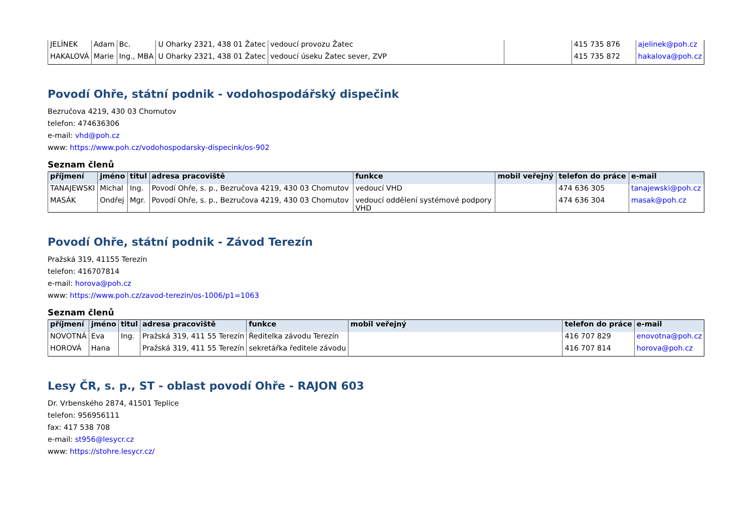| JELÍNEK | Adam | Bc. | U Oharky 2321, 438 01 Žatec | vedoucí provozu Žatec | | 415 735 876 | ajelinek@poh.cz |
| HAKALOVÁ | Marie | Ing., MBA | U Oharky 2321, 438 01 Žatec | vedoucí úseku Žatec sever, ZVP | | 415 735 872 | hakalova@poh.cz |
Povodí Ohře, státní podnik - vodohospodářský dispečink
Bezručova 4219, 430 03 Chomutov
telefon: 474636306
e-mail: vhd@poh.cz
www: https://www.poh.cz/vodohospodarsky-dispecink/os-902
Seznam členů
| příjmení | jméno | titul | adresa pracoviště | funkce | mobil veřejný | telefon do práce | e-mail |
| --- | --- | --- | --- | --- | --- | --- | --- |
| TANAJEWSKI | Michal | Ing. | Povodí Ohře, s. p., Bezručova 4219, 430 03 Chomutov | vedoucí VHD | | 474 636 305 | tanajewski@poh.cz |
| MASÁK | Ondřej | Mgr. | Povodí Ohře, s. p., Bezručova 4219, 430 03 Chomutov | vedoucí oddělení systémové podpory VHD | | 474 636 304 | masak@poh.cz |
Povodí Ohře, státní podnik - Závod Terezín
Pražská 319, 41155 Terezín
telefon: 416707814
e-mail: horova@poh.cz
www: https://www.poh.cz/zavod-terezin/os-1006/p1=1063
Seznam členů
| příjmení | jméno | titul | adresa pracoviště | funkce | mobil veřejný | telefon do práce | e-mail |
| --- | --- | --- | --- | --- | --- | --- | --- |
| NOVOTNÁ | Eva | Ing. | Pražská 319, 411 55 Terezín | Ředitelka závodu Terezín | | 416 707 829 | enovotna@poh.cz |
| HOROVÁ | Hana | | Pražská 319, 411 55 Terezín | sekretářka ředitele závodu | | 416 707 814 | horova@poh.cz |
Lesy ČR, s. p., ST - oblast povodí Ohře - RAJON 603
Dr. Vrbenského 2874, 41501 Teplice
telefon: 956956111
fax: 417 538 708
e-mail: st956@lesycr.cz
www: https://stohre.lesycr.cz/